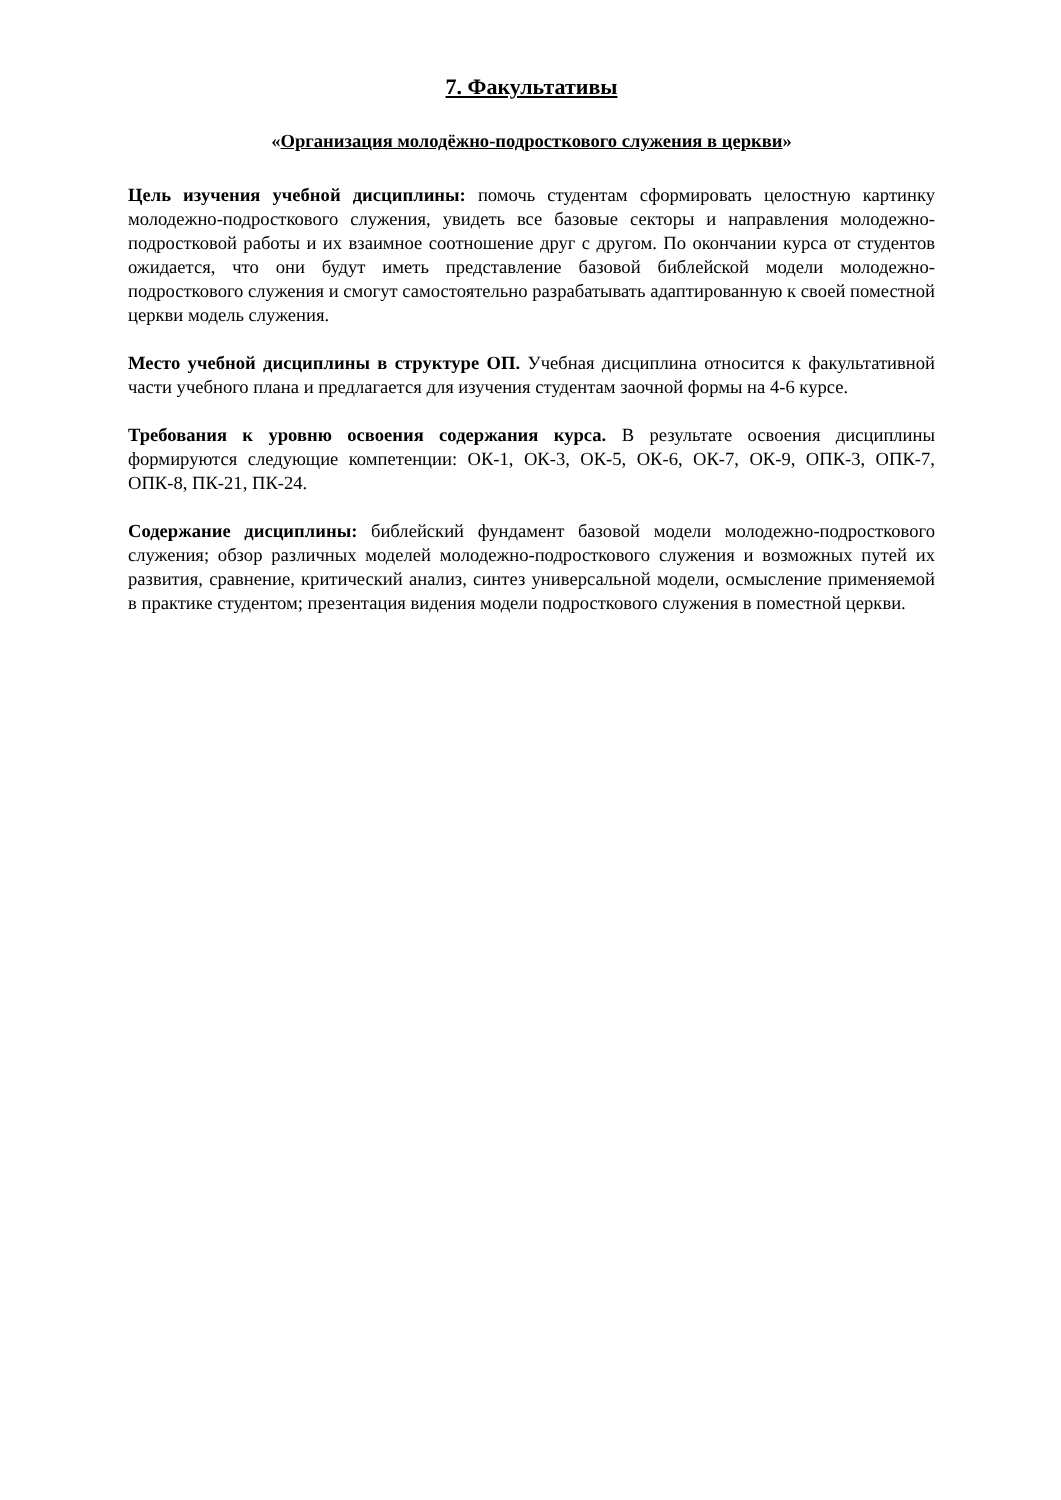7. Факультативы
«Организация молодёжно-подросткового служения в церкви»
Цель изучения учебной дисциплины: помочь студентам сформировать целостную картинку молодежно-подросткового служения, увидеть все базовые секторы и направления молодежно-подростковой работы и их взаимное соотношение друг с другом. По окончании курса от студентов ожидается, что они будут иметь представление базовой библейской модели молодежно-подросткового служения и смогут самостоятельно разрабатывать адаптированную к своей поместной церкви модель служения.
Место учебной дисциплины в структуре ОП. Учебная дисциплина относится к факультативной части учебного плана и предлагается для изучения студентам заочной формы на 4-6 курсе.
Требования к уровню освоения содержания курса. В результате освоения дисциплины формируются следующие компетенции: ОК-1, ОК-3, ОК-5, ОК-6, ОК-7, ОК-9, ОПК-3, ОПК-7, ОПК-8, ПК-21, ПК-24.
Содержание дисциплины: библейский фундамент базовой модели молодежно-подросткового служения; обзор различных моделей молодежно-подросткового служения и возможных путей их развития, сравнение, критический анализ, синтез универсальной модели, осмысление применяемой в практике студентом; презентация видения модели подросткового служения в поместной церкви.